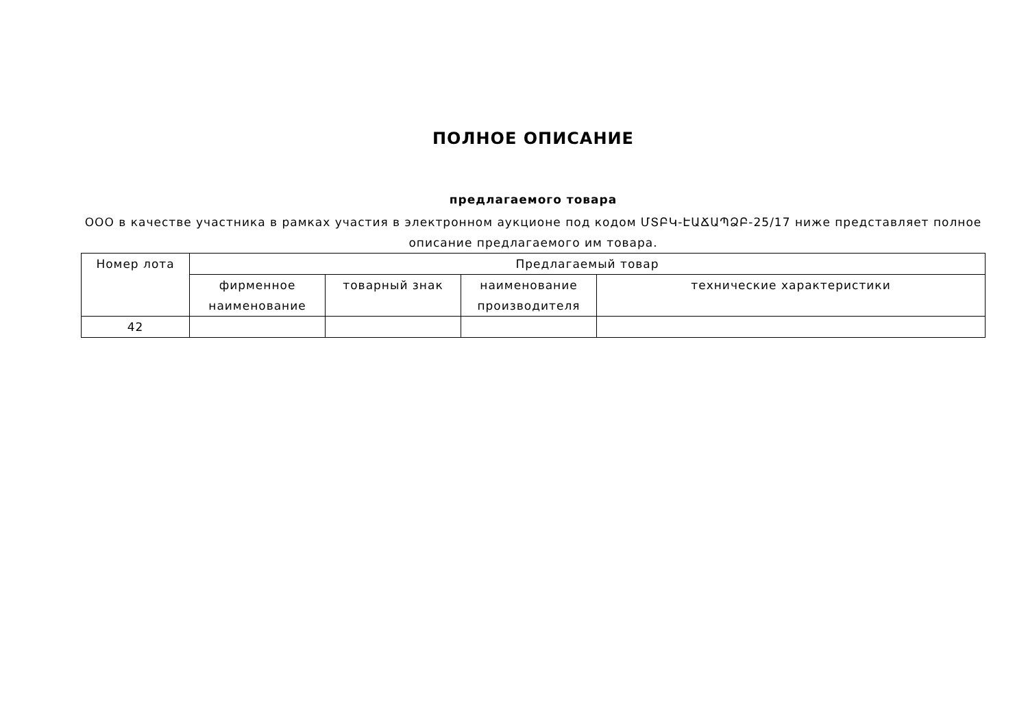ПОЛНОЕ ОПИСАНИЕ
предлагаемого товара
ООО в качестве участника в рамках участия в электронном аукционе под кодом ՄՏԲԿ-ԷԱՃԱՊՁԲ-25/17 ниже представляет полное описание предлагаемого им товара.
| Номер лота | Предлагаемый товар | | | |
| --- | --- | --- | --- | --- |
| | фирменное наименование | товарный знак | наименование производителя | технические характеристики |
| 42 | | | | |